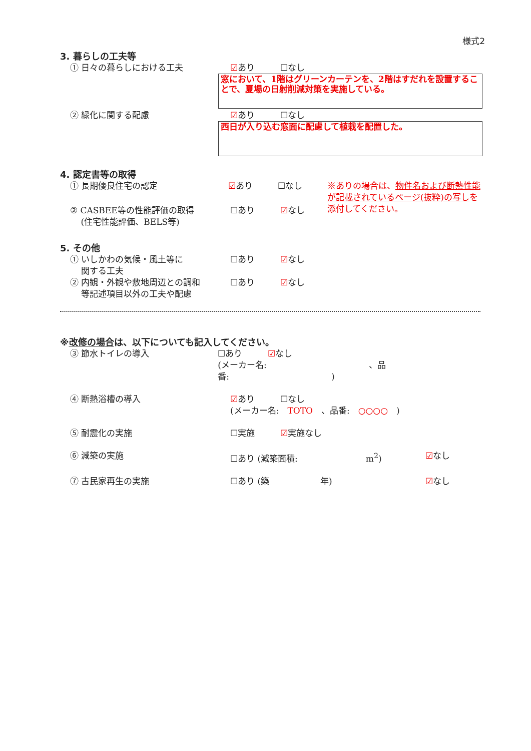様式2
3. 暮らしの工夫等
① 日々の暮らしにおける工夫 ☑あり ☐なし
窓において、1階はグリーンカーテンを、2階はすだれを設置することで、夏場の日射削減対策を実施している。
② 緑化に関する配慮 ☑あり ☐なし
西日が入り込む窓面に配慮して植栽を配置した。
4. 認定書等の取得
① 長期優良住宅の認定 ☑あり ☐なし ※ありの場合は、物件名および断熱性能が記載されているページ(抜粋)の写しを添付してください。
② CASBEE等の性能評価の取得
(住宅性能評価、BELS等)
☐あり ☑なし
5. その他
① いしかわの気候・風土等に
関する工夫
☐あり ☑なし
② 内観・外観や敷地周辺との調和
等記述項目以外の工夫や配慮
☐あり ☑なし
※改修の場合は、以下についても記入してください。
③ 節水トイレの導入 ☐あり　　　☑なし
(メーカー名:　　　　　　　　　　　　、品番:　　　　　　　　　　　　)
④ 断熱浴槽の導入 ☑あり　　　☐なし
(メーカー名:　TOTO　、品番:　○○○○　)
⑤ 耐震化の実施 ☐実施 ☑実施なし
⑥ 減築の実施 ☐あり (減築面積:　　　　　　　　m<sup>2</sup>) ☑なし
⑦ 古民家再生の実施 ☐あり (築　　　　　　年) ☑なし